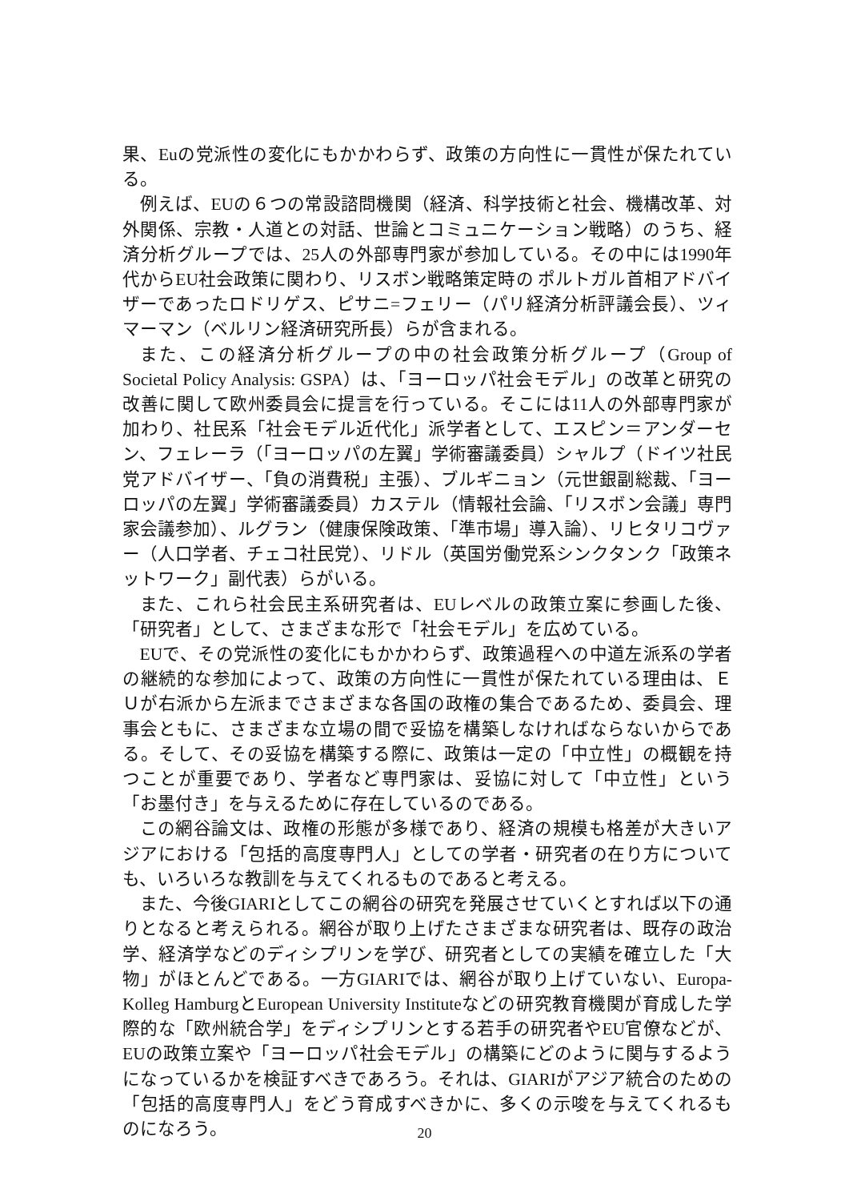果、Euの党派性の変化にもかかわらず、政策の方向性に一貫性が保たれている。
例えば、EUの６つの常設諮問機関（経済、科学技術と社会、機構改革、対外関係、宗教・人道との対話、世論とコミュニケーション戦略）のうち、経済分析グループでは、25人の外部専門家が参加している。その中には1990年代からEU社会政策に関わり、リスボン戦略策定時の ポルトガル首相アドバイザーであったロドリゲス、ピサニ=フェリー（パリ経済分析評議会長）、ツィマーマン（ベルリン経済研究所長）らが含まれる。
また、この経済分析グループの中の社会政策分析グループ（Group of Societal Policy Analysis: GSPA）は、「ヨーロッパ社会モデル」の改革と研究の改善に関して欧州委員会に提言を行っている。そこには11人の外部専門家が加わり、社民系「社会モデル近代化」派学者として、エスピン＝アンダーセン、フェレーラ（「ヨーロッパの左翼」学術審議委員）シャルプ（ドイツ社民党アドバイザー、「負の消費税」主張）、ブルギニョン（元世銀副総裁、「ヨーロッパの左翼」学術審議委員）カステル（情報社会論、「リスボン会議」専門家会議参加）、ルグラン（健康保険政策、「準市場」導入論）、リヒタリコヴァー（人口学者、チェコ社民党）、リドル（英国労働党系シンクタンク「政策ネットワーク」副代表）らがいる。
また、これら社会民主系研究者は、EUレベルの政策立案に参画した後、「研究者」として、さまざまな形で「社会モデル」を広めている。
EUで、その党派性の変化にもかかわらず、政策過程への中道左派系の学者の継続的な参加によって、政策の方向性に一貫性が保たれている理由は、ＥＵが右派から左派までさまざまな各国の政権の集合であるため、委員会、理事会ともに、さまざまな立場の間で妥協を構築しなければならないからである。そして、その妥協を構築する際に、政策は一定の「中立性」の概観を持つことが重要であり、学者など専門家は、妥協に対して「中立性」という「お墨付き」を与えるために存在しているのである。
この網谷論文は、政権の形態が多様であり、経済の規模も格差が大きいアジアにおける「包括的高度専門人」としての学者・研究者の在り方についても、いろいろな教訓を与えてくれるものであると考える。
また、今後GIARIとしてこの網谷の研究を発展させていくとすれば以下の通りとなると考えられる。網谷が取り上げたさまざまな研究者は、既存の政治学、経済学などのディシプリンを学び、研究者としての実績を確立した「大物」がほとんどである。一方GIARIでは、網谷が取り上げていない、Europa-Kolleg HamburgとEuropean University Instituteなどの研究教育機関が育成した学際的な「欧州統合学」をディシプリンとする若手の研究者やEU官僚などが、EUの政策立案や「ヨーロッパ社会モデル」の構築にどのように関与するようになっているかを検証すべきであろう。それは、GIARIがアジア統合のための「包括的高度専門人」をどう育成すべきかに、多くの示唆を与えてくれるものになろう。
20